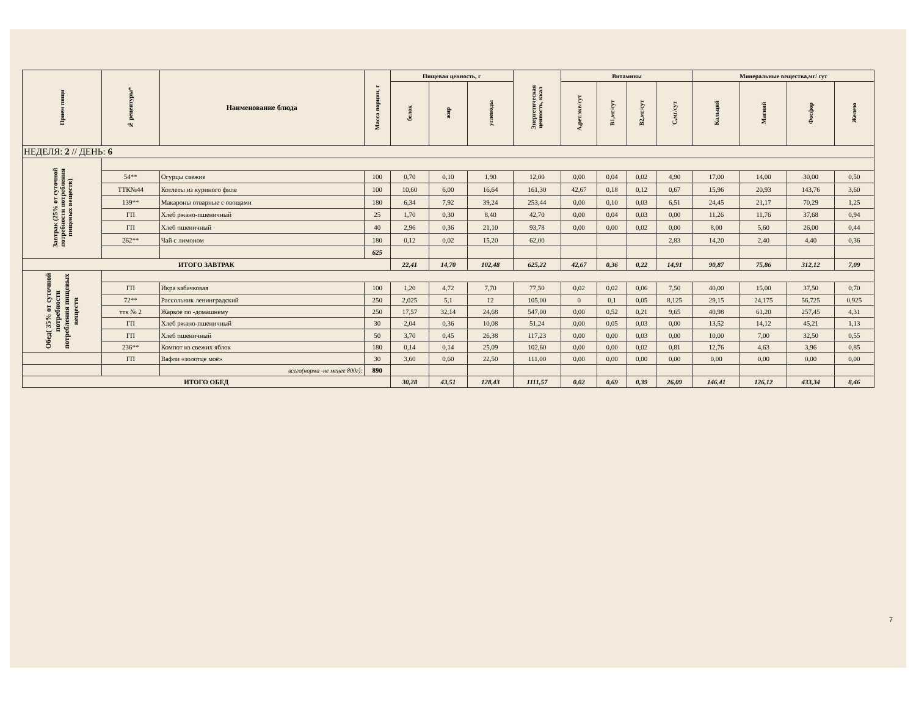| Прием пищи | № рецептуры* | Наименование блюда | Масса порции, г | Пищевая ценность, г | | | Энергетическая ценность, ккал | Витамины | | | | Минеральные вещества,мг/ сут | | | |
| --- | --- | --- | --- | --- | --- | --- | --- | --- | --- | --- | --- | --- | --- | --- | --- |
| | | | | белок | жир | углеводы | | А,рет.экв/сут | В1,мг/сут | В2,мг/сут | С,мг/сут | Кальций | Магний | Фосфор | Железо |
| НЕДЕЛЯ: 2 // ДЕНЬ: 6 | | | | | | | | | | | | | | | |
| Завтрак (25% от суточной потребности потребления пищевых веществ) | | | | | | | | | | | | | | | |
| | 54** | Огурцы свежие | 100 | 0,70 | 0,10 | 1,90 | 12,00 | 0,00 | 0,04 | 0,02 | 4,90 | 17,00 | 14,00 | 30,00 | 0,50 |
| | ТТК№44 | Котлеты из куриного филе | 100 | 10,60 | 6,00 | 16,64 | 161,30 | 42,67 | 0,18 | 0,12 | 0,67 | 15,96 | 20,93 | 143,76 | 3,60 |
| | 139** | Макароны отварные с овощами | 180 | 6,34 | 7,92 | 39,24 | 253,44 | 0,00 | 0,10 | 0,03 | 6,51 | 24,45 | 21,17 | 70,29 | 1,25 |
| | ГП | Хлеб ржано-пшеничный | 25 | 1,70 | 0,30 | 8,40 | 42,70 | 0,00 | 0,04 | 0,03 | 0,00 | 11,26 | 11,76 | 37,68 | 0,94 |
| | ГП | Хлеб пшеничный | 40 | 2,96 | 0,36 | 21,10 | 93,78 | 0,00 | 0,00 | 0,02 | 0,00 | 8,00 | 5,60 | 26,00 | 0,44 |
| | 262** | Чай с лимоном | 180 | 0,12 | 0,02 | 15,20 | 62,00 | | | | 2,83 | 14,20 | 2,40 | 4,40 | 0,36 |
| | | | 625 | | | | | | | | | | | | |
| ИТОГО ЗАВТРАК | | | | 22,41 | 14,70 | 102,48 | 625,22 | 42,67 | 0,36 | 0,22 | 14,91 | 90,87 | 75,86 | 312,12 | 7,09 |
| Обед( 35% от суточной потребности потребления пищевых веществ | | | | | | | | | | | | | | | |
| | ГП | Икра кабачковая | 100 | 1,20 | 4,72 | 7,70 | 77,50 | 0,02 | 0,02 | 0,06 | 7,50 | 40,00 | 15,00 | 37,50 | 0,70 |
| | 72** | Рассольник ленинградский | 250 | 2,025 | 5,1 | 12 | 105,00 | 0 | 0,1 | 0,05 | 8,125 | 29,15 | 24,175 | 56,725 | 0,925 |
| | ттк № 2 | Жаркое по -домашнему | 250 | 17,57 | 32,14 | 24,68 | 547,00 | 0,00 | 0,52 | 0,21 | 9,65 | 40,98 | 61,20 | 257,45 | 4,31 |
| | ГП | Хлеб ржано-пшеничный | 30 | 2,04 | 0,36 | 10,08 | 51,24 | 0,00 | 0,05 | 0,03 | 0,00 | 13,52 | 14,12 | 45,21 | 1,13 |
| | ГП | Хлеб пшеничный | 50 | 3,70 | 0,45 | 26,38 | 117,23 | 0,00 | 0,00 | 0,03 | 0,00 | 10,00 | 7,00 | 32,50 | 0,55 |
| | 236** | Компот из свежих яблок | 180 | 0,14 | 0,14 | 25,09 | 102,60 | 0,00 | 0,00 | 0,02 | 0,81 | 12,76 | 4,63 | 3,96 | 0,85 |
| | ГП | Вафли «золотце моё» | 30 | 3,60 | 0,60 | 22,50 | 111,00 | 0,00 | 0,00 | 0,00 | 0,00 | 0,00 | 0,00 | 0,00 | 0,00 |
| | | всего(норма -не менее 800г): | 890 | | | | | | | | | | | | |
| ИТОГО ОБЕД | | | | 30,28 | 43,51 | 128,43 | 1111,57 | 0,02 | 0,69 | 0,39 | 26,09 | 146,41 | 126,12 | 433,34 | 8,46 |
7